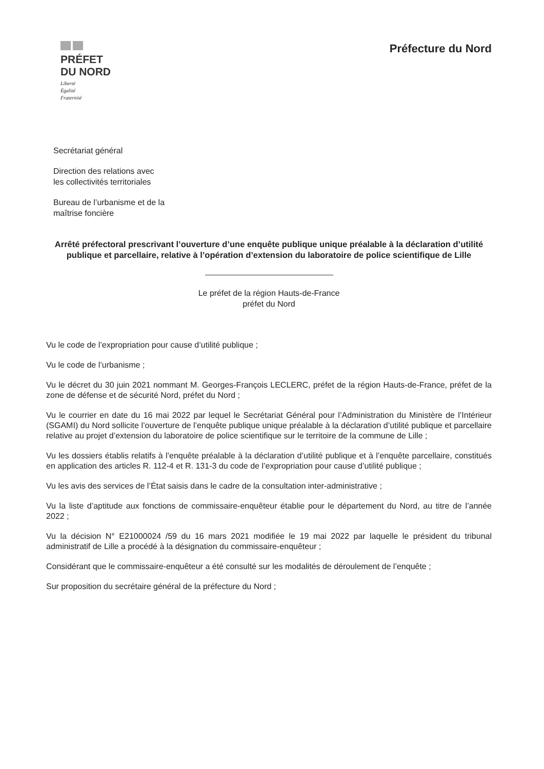PRÉFET
DU NORD
Liberté
Égalité
Fraternité
Préfecture du Nord
Secrétariat général
Direction des relations avec
les collectivités territoriales
Bureau de l’urbanisme et de la
maîtrise foncière
Arrêté préfectoral prescrivant l’ouverture d’une enquête publique unique préalable à la déclaration d’utilité publique et parcellaire, relative à l’opération d’extension du laboratoire de police scientifique de Lille
Le préfet de la région Hauts-de-France
préfet du Nord
Vu le code de l’expropriation pour cause d’utilité publique ;
Vu le code de l’urbanisme ;
Vu le décret du 30 juin 2021 nommant M. Georges-François LECLERC, préfet de la région Hauts-de-France, préfet de la zone de défense et de sécurité Nord, préfet du Nord ;
Vu le courrier en date du 16 mai 2022 par lequel le Secrétariat Général pour l’Administration du Ministère de l’Intérieur (SGAMI) du Nord sollicite l’ouverture de l’enquête publique unique préalable à la déclaration d’utilité publique et parcellaire relative au projet d’extension du laboratoire de police scientifique sur le territoire de la commune de Lille ;
Vu les dossiers établis relatifs à l’enquête préalable à la déclaration d’utilité publique et à l’enquête parcellaire, constitués en application des articles R. 112-4 et R. 131-3 du code de l’expropriation pour cause d’utilité publique ;
Vu les avis des services de l’État saisis dans le cadre de la consultation inter-administrative ;
Vu la liste d’aptitude aux fonctions de commissaire-enquêteur établie pour le département du Nord, au titre de l’année 2022 ;
Vu la décision N° E21000024 /59 du 16 mars 2021 modifiée le 19 mai 2022 par laquelle le président du tribunal administratif de Lille a procédé à la désignation du commissaire-enquêteur ;
Considérant que le commissaire-enquêteur a été consulté sur les modalités de déroulement de l’enquête ;
Sur proposition du secrétaire général de la préfecture du Nord ;